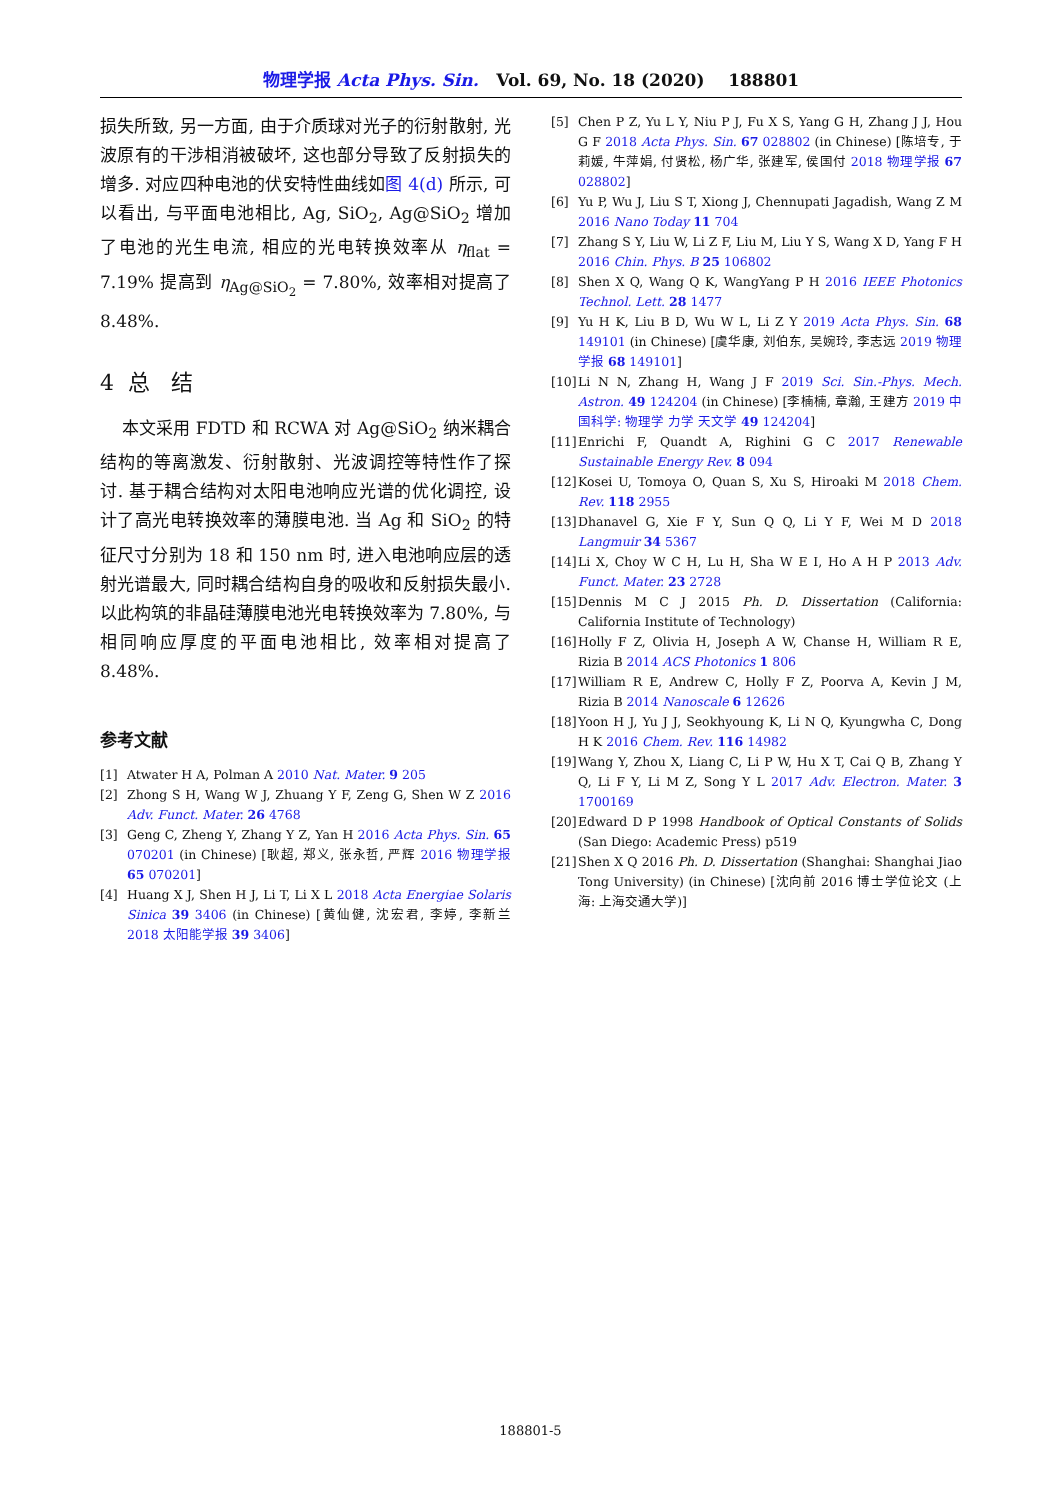物理学报 Acta Phys. Sin. Vol. 69, No. 18 (2020) 188801
损失所致, 另一方面, 由于介质球对光子的衍射散射, 光波原有的干涉相消被破坏, 这也部分导致了反射损失的增多. 对应四种电池的伏安特性曲线如图 4(d) 所示, 可以看出, 与平面电池相比, Ag, SiO<sub>2</sub>, Ag@SiO<sub>2</sub> 增加了电池的光生电流, 相应的光电转换效率从 η<sub>flat</sub> = 7.19% 提高到 η<sub>Ag@SiO<sub>2</sub></sub> = 7.80%, 效率相对提高了 8.48%.
4 总 结
本文采用 FDTD 和 RCWA 对 Ag@SiO<sub>2</sub> 纳米耦合结构的等离激发、衍射散射、光波调控等特性作了探讨. 基于耦合结构对太阳电池响应光谱的优化调控, 设计了高光电转换效率的薄膜电池. 当 Ag 和 SiO<sub>2</sub> 的特征尺寸分别为 18 和 150 nm 时, 进入电池响应层的透射光谱最大, 同时耦合结构自身的吸收和反射损失最小. 以此构筑的非晶硅薄膜电池光电转换效率为 7.80%, 与相同响应厚度的平面电池相比, 效率相对提高了 8.48%.
参考文献
[1] Atwater H A, Polman A 2010 Nat. Mater. 9 205
[2] Zhong S H, Wang W J, Zhuang Y F, Zeng G, Shen W Z 2016 Adv. Funct. Mater. 26 4768
[3] Geng C, Zheng Y, Zhang Y Z, Yan H 2016 Acta Phys. Sin. 65 070201 (in Chinese) [耿超, 郑义, 张永哲, 严辉 2016 物理学报 65 070201]
[4] Huang X J, Shen H J, Li T, Li X L 2018 Acta Energiae Solaris Sinica 39 3406 (in Chinese) [黄仙健, 沈宏君, 李婷, 李新兰 2018 太阳能学报 39 3406]
[5] Chen P Z, Yu L Y, Niu P J, Fu X S, Yang G H, Zhang J J, Hou G F 2018 Acta Phys. Sin. 67 028802 (in Chinese) [陈培专, 于莉媛, 牛萍娟, 付贤松, 杨广华, 张建军, 侯国付 2018 物理学报 67 028802]
[6] Yu P, Wu J, Liu S T, Xiong J, Chennupati Jagadish, Wang Z M 2016 Nano Today 11 704
[7] Zhang S Y, Liu W, Li Z F, Liu M, Liu Y S, Wang X D, Yang F H 2016 Chin. Phys. B 25 106802
[8] Shen X Q, Wang Q K, WangYang P H 2016 IEEE Photonics Technol. Lett. 28 1477
[9] Yu H K, Liu B D, Wu W L, Li Z Y 2019 Acta Phys. Sin. 68 149101 (in Chinese) [虞华康, 刘伯东, 吴婉玲, 李志远 2019 物理学报 68 149101]
[10] Li N N, Zhang H, Wang J F 2019 Sci. Sin.-Phys. Mech. Astron. 49 124204 (in Chinese) [李楠楠, 章瀚, 王建方 2019 中国科学: 物理学 力学 天文学 49 124204]
[11] Enrichi F, Quandt A, Righini G C 2017 Renewable Sustainable Energy Rev. 8 094
[12] Kosei U, Tomoya O, Quan S, Xu S, Hiroaki M 2018 Chem. Rev. 118 2955
[13] Dhanavel G, Xie F Y, Sun Q Q, Li Y F, Wei M D 2018 Langmuir 34 5367
[14] Li X, Choy W C H, Lu H, Sha W E I, Ho A H P 2013 Adv. Funct. Mater. 23 2728
[15] Dennis M C J 2015 Ph. D. Dissertation (California: California Institute of Technology)
[16] Holly F Z, Olivia H, Joseph A W, Chanse H, William R E, Rizia B 2014 ACS Photonics 1 806
[17] William R E, Andrew C, Holly F Z, Poorva A, Kevin J M, Rizia B 2014 Nanoscale 6 12626
[18] Yoon H J, Yu J J, Seokhyoung K, Li N Q, Kyungwha C, Dong H K 2016 Chem. Rev. 116 14982
[19] Wang Y, Zhou X, Liang C, Li P W, Hu X T, Cai Q B, Zhang Y Q, Li F Y, Li M Z, Song Y L 2017 Adv. Electron. Mater. 3 1700169
[20] Edward D P 1998 Handbook of Optical Constants of Solids (San Diego: Academic Press) p519
[21] Shen X Q 2016 Ph. D. Dissertation (Shanghai: Shanghai Jiao Tong University) (in Chinese) [沈向前 2016 博士学位论文 (上海: 上海交通大学)]
188801-5